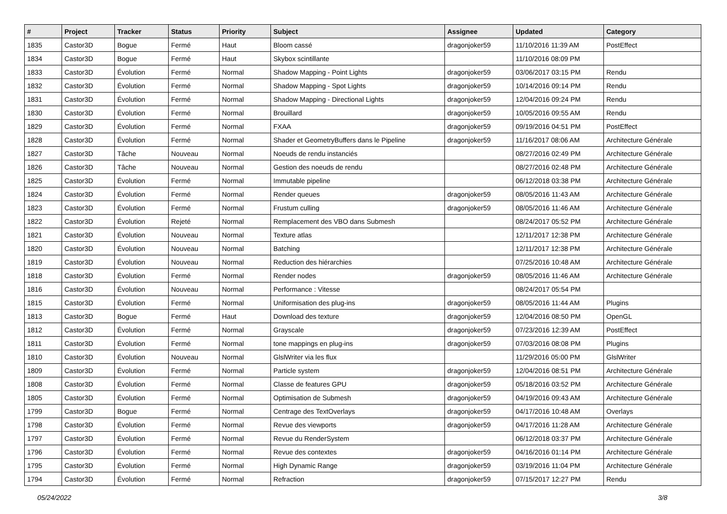| # | Project | Tracker | Status | Priority | Subject | Assignee | Updated | Category |
| --- | --- | --- | --- | --- | --- | --- | --- | --- |
| 1835 | Castor3D | Bogue | Fermé | Haut | Bloom cassé | dragonjoker59 | 11/10/2016 11:39 AM | PostEffect |
| 1834 | Castor3D | Bogue | Fermé | Haut | Skybox scintillante | | 11/10/2016 08:09 PM | |
| 1833 | Castor3D | Évolution | Fermé | Normal | Shadow Mapping - Point Lights | dragonjoker59 | 03/06/2017 03:15 PM | Rendu |
| 1832 | Castor3D | Évolution | Fermé | Normal | Shadow Mapping - Spot Lights | dragonjoker59 | 10/14/2016 09:14 PM | Rendu |
| 1831 | Castor3D | Évolution | Fermé | Normal | Shadow Mapping - Directional Lights | dragonjoker59 | 12/04/2016 09:24 PM | Rendu |
| 1830 | Castor3D | Évolution | Fermé | Normal | Brouillard | dragonjoker59 | 10/05/2016 09:55 AM | Rendu |
| 1829 | Castor3D | Évolution | Fermé | Normal | FXAA | dragonjoker59 | 09/19/2016 04:51 PM | PostEffect |
| 1828 | Castor3D | Évolution | Fermé | Normal | Shader et GeometryBuffers dans le Pipeline | dragonjoker59 | 11/16/2017 08:06 AM | Architecture Générale |
| 1827 | Castor3D | Tâche | Nouveau | Normal | Noeuds de rendu instanciés | | 08/27/2016 02:49 PM | Architecture Générale |
| 1826 | Castor3D | Tâche | Nouveau | Normal | Gestion des noeuds de rendu | | 08/27/2016 02:48 PM | Architecture Générale |
| 1825 | Castor3D | Évolution | Fermé | Normal | Immutable pipeline | | 06/12/2018 03:38 PM | Architecture Générale |
| 1824 | Castor3D | Évolution | Fermé | Normal | Render queues | dragonjoker59 | 08/05/2016 11:43 AM | Architecture Générale |
| 1823 | Castor3D | Évolution | Fermé | Normal | Frustum culling | dragonjoker59 | 08/05/2016 11:46 AM | Architecture Générale |
| 1822 | Castor3D | Évolution | Rejeté | Normal | Remplacement des VBO dans Submesh | | 08/24/2017 05:52 PM | Architecture Générale |
| 1821 | Castor3D | Évolution | Nouveau | Normal | Texture atlas | | 12/11/2017 12:38 PM | Architecture Générale |
| 1820 | Castor3D | Évolution | Nouveau | Normal | Batching | | 12/11/2017 12:38 PM | Architecture Générale |
| 1819 | Castor3D | Évolution | Nouveau | Normal | Reduction des hiérarchies | | 07/25/2016 10:48 AM | Architecture Générale |
| 1818 | Castor3D | Évolution | Fermé | Normal | Render nodes | dragonjoker59 | 08/05/2016 11:46 AM | Architecture Générale |
| 1816 | Castor3D | Évolution | Nouveau | Normal | Performance : Vitesse | | 08/24/2017 05:54 PM | |
| 1815 | Castor3D | Évolution | Fermé | Normal | Uniformisation des plug-ins | dragonjoker59 | 08/05/2016 11:44 AM | Plugins |
| 1813 | Castor3D | Bogue | Fermé | Haut | Download des texture | dragonjoker59 | 12/04/2016 08:50 PM | OpenGL |
| 1812 | Castor3D | Évolution | Fermé | Normal | Grayscale | dragonjoker59 | 07/23/2016 12:39 AM | PostEffect |
| 1811 | Castor3D | Évolution | Fermé | Normal | tone mappings en plug-ins | dragonjoker59 | 07/03/2016 08:08 PM | Plugins |
| 1810 | Castor3D | Évolution | Nouveau | Normal | GlslWriter via les flux | | 11/29/2016 05:00 PM | GlslWriter |
| 1809 | Castor3D | Évolution | Fermé | Normal | Particle system | dragonjoker59 | 12/04/2016 08:51 PM | Architecture Générale |
| 1808 | Castor3D | Évolution | Fermé | Normal | Classe de features GPU | dragonjoker59 | 05/18/2016 03:52 PM | Architecture Générale |
| 1805 | Castor3D | Évolution | Fermé | Normal | Optimisation de Submesh | dragonjoker59 | 04/19/2016 09:43 AM | Architecture Générale |
| 1799 | Castor3D | Bogue | Fermé | Normal | Centrage des TextOverlays | dragonjoker59 | 04/17/2016 10:48 AM | Overlays |
| 1798 | Castor3D | Évolution | Fermé | Normal | Revue des viewports | dragonjoker59 | 04/17/2016 11:28 AM | Architecture Générale |
| 1797 | Castor3D | Évolution | Fermé | Normal | Revue du RenderSystem | | 06/12/2018 03:37 PM | Architecture Générale |
| 1796 | Castor3D | Évolution | Fermé | Normal | Revue des contextes | dragonjoker59 | 04/16/2016 01:14 PM | Architecture Générale |
| 1795 | Castor3D | Évolution | Fermé | Normal | High Dynamic Range | dragonjoker59 | 03/19/2016 11:04 PM | Architecture Générale |
| 1794 | Castor3D | Évolution | Fermé | Normal | Refraction | dragonjoker59 | 07/15/2017 12:27 PM | Rendu |
05/24/2022 3/8